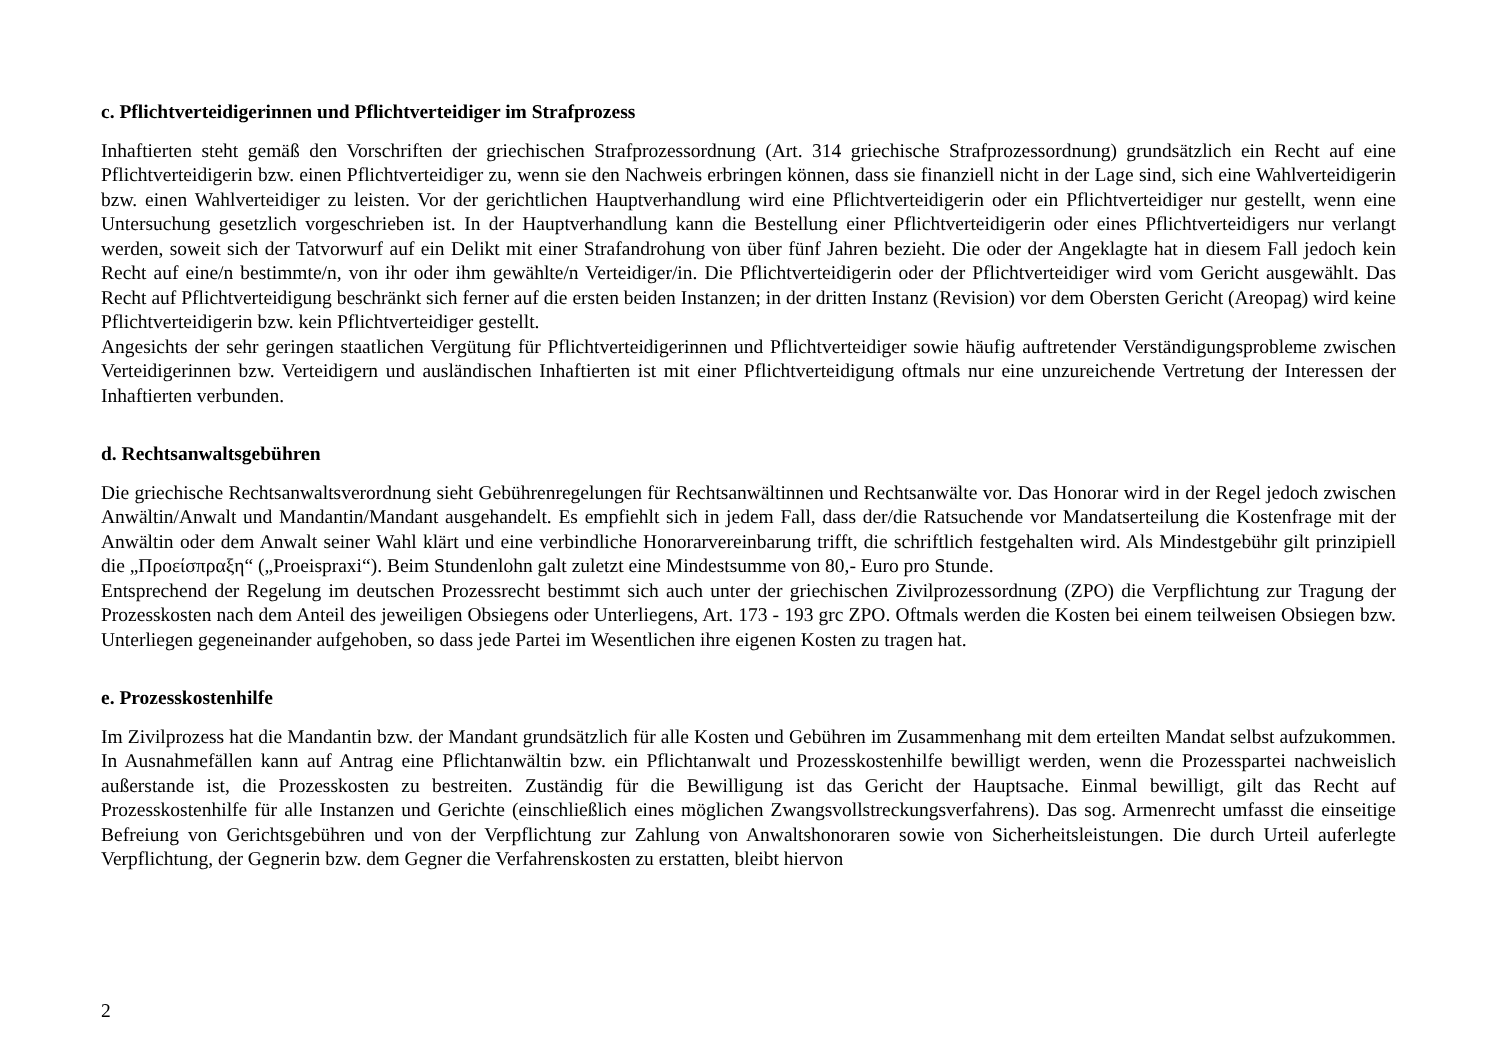c. Pflichtverteidigerinnen und Pflichtverteidiger im Strafprozess
Inhaftierten steht gemäß den Vorschriften der griechischen Strafprozessordnung (Art. 314 griechische Strafprozessordnung) grundsätzlich ein Recht auf eine Pflichtverteidigerin bzw. einen Pflichtverteidiger zu, wenn sie den Nachweis erbringen können, dass sie finanziell nicht in der Lage sind, sich eine Wahlverteidigerin bzw. einen Wahlverteidiger zu leisten. Vor der gerichtlichen Hauptverhandlung wird eine Pflichtverteidigerin oder ein Pflichtverteidiger nur gestellt, wenn eine Untersuchung gesetzlich vorgeschrieben ist. In der Hauptverhandlung kann die Bestellung einer Pflichtverteidigerin oder eines Pflichtverteidigers nur verlangt werden, soweit sich der Tatvorwurf auf ein Delikt mit einer Strafandrohung von über fünf Jahren bezieht. Die oder der Angeklagte hat in diesem Fall jedoch kein Recht auf eine/n bestimmte/n, von ihr oder ihm gewählte/n Verteidiger/in. Die Pflichtverteidigerin oder der Pflichtverteidiger wird vom Gericht ausgewählt. Das Recht auf Pflichtverteidigung beschränkt sich ferner auf die ersten beiden Instanzen; in der dritten Instanz (Revision) vor dem Obersten Gericht (Areopag) wird keine Pflichtverteidigerin bzw. kein Pflichtverteidiger gestellt.
Angesichts der sehr geringen staatlichen Vergütung für Pflichtverteidigerinnen und Pflichtverteidiger sowie häufig auftretender Verständigungsprobleme zwischen Verteidigerinnen bzw. Verteidigern und ausländischen Inhaftierten ist mit einer Pflichtverteidigung oftmals nur eine unzureichende Vertretung der Interessen der Inhaftierten verbunden.
d. Rechtsanwaltsgebühren
Die griechische Rechtsanwaltsverordnung sieht Gebührenregelungen für Rechtsanwältinnen und Rechtsanwälte vor. Das Honorar wird in der Regel jedoch zwischen Anwältin/Anwalt und Mandantin/Mandant ausgehandelt. Es empfiehlt sich in jedem Fall, dass der/die Ratsuchende vor Mandatserteilung die Kostenfrage mit der Anwältin oder dem Anwalt seiner Wahl klärt und eine verbindliche Honorarvereinbarung trifft, die schriftlich festgehalten wird. Als Mindestgebühr gilt prinzipiell die „Προείσπραξη“ („Proeispraxi“). Beim Stundenlohn galt zuletzt eine Mindestsumme von 80,- Euro pro Stunde.
Entsprechend der Regelung im deutschen Prozessrecht bestimmt sich auch unter der griechischen Zivilprozessordnung (ZPO) die Verpflichtung zur Tragung der Prozesskosten nach dem Anteil des jeweiligen Obsiegens oder Unterliegens, Art. 173 - 193 grc ZPO. Oftmals werden die Kosten bei einem teilweisen Obsiegen bzw. Unterliegen gegeneinander aufgehoben, so dass jede Partei im Wesentlichen ihre eigenen Kosten zu tragen hat.
e. Prozesskostenhilfe
Im Zivilprozess hat die Mandantin bzw. der Mandant grundsätzlich für alle Kosten und Gebühren im Zusammenhang mit dem erteilten Mandat selbst aufzukommen. In Ausnahmefällen kann auf Antrag eine Pflichtanwältin bzw. ein Pflichtanwalt und Prozesskostenhilfe bewilligt werden, wenn die Prozesspartei nachweislich außerstande ist, die Prozesskosten zu bestreiten. Zuständig für die Bewilligung ist das Gericht der Hauptsache. Einmal bewilligt, gilt das Recht auf Prozesskostenhilfe für alle Instanzen und Gerichte (einschließlich eines möglichen Zwangsvollstreckungsverfahrens). Das sog. Armenrecht umfasst die einseitige Befreiung von Gerichtsgebühren und von der Verpflichtung zur Zahlung von Anwaltshonoraren sowie von Sicherheitsleistungen. Die durch Urteil auferlegte Verpflichtung, der Gegnerin bzw. dem Gegner die Verfahrenskosten zu erstatten, bleibt hiervon
2